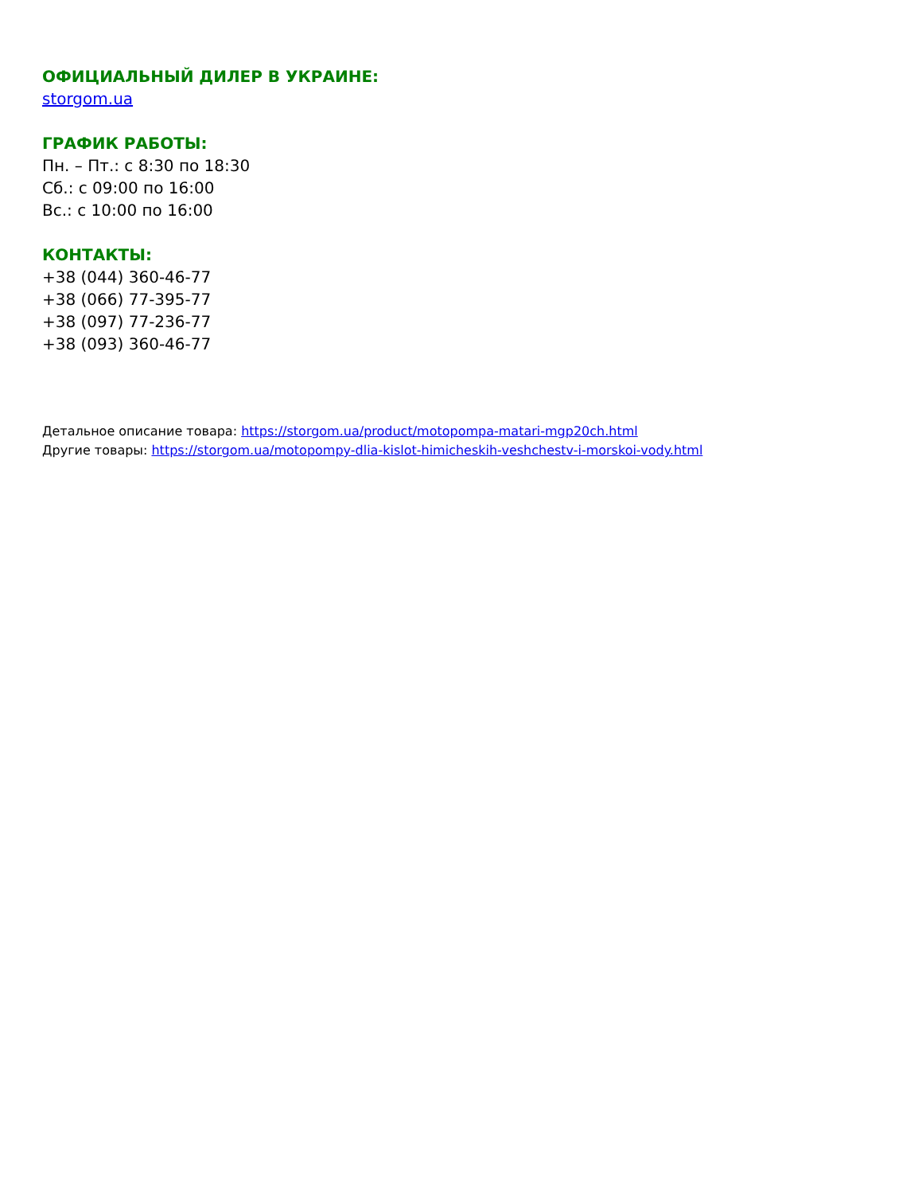ОФИЦИАЛЬНЫЙ ДИЛЕР В УКРАИНЕ:
storgom.ua
ГРАФИК РАБОТЫ:
Пн. – Пт.: с 8:30 по 18:30
Сб.: с 09:00 по 16:00
Вс.: с 10:00 по 16:00
КОНТАКТЫ:
+38 (044) 360-46-77
+38 (066) 77-395-77
+38 (097) 77-236-77
+38 (093) 360-46-77
Детальное описание товара: https://storgom.ua/product/motopompa-matari-mgp20ch.html
Другие товары: https://storgom.ua/motopompy-dlia-kislot-himicheskih-veshchestv-i-morskoi-vody.html